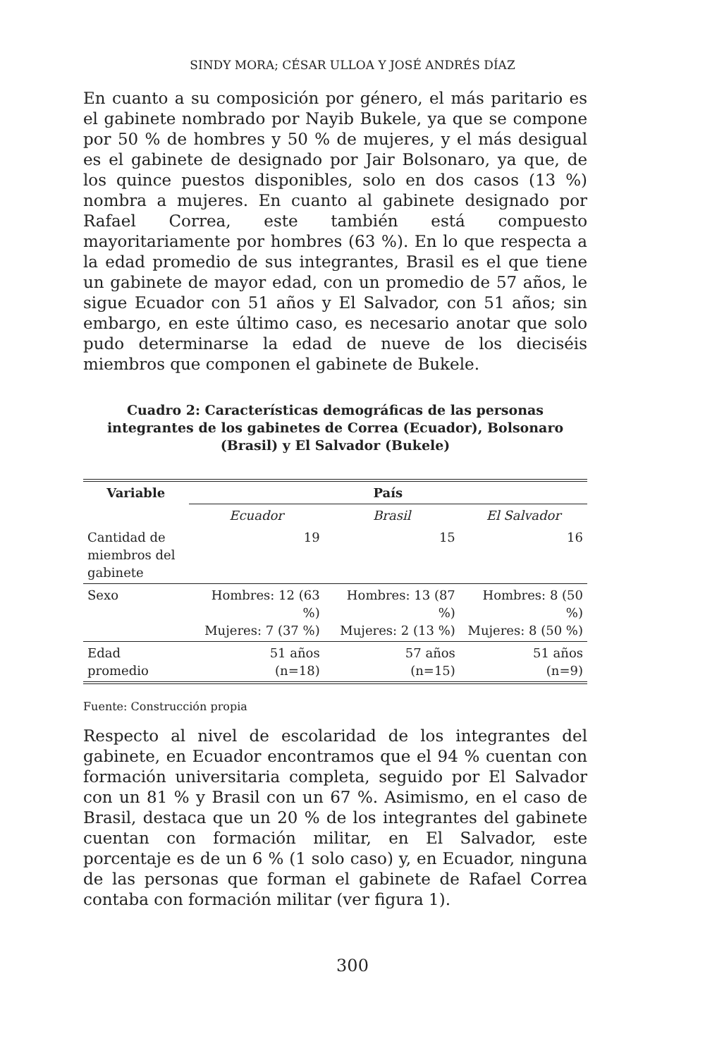SINDY MORA; CÉSAR ULLOA Y JOSÉ ANDRÉS DÍAZ
En cuanto a su composición por género, el más paritario es el gabinete nombrado por Nayib Bukele, ya que se compone por 50 % de hombres y 50 % de mujeres, y el más desigual es el gabinete de designado por Jair Bolsonaro, ya que, de los quince puestos disponibles, solo en dos casos (13 %) nombra a mujeres. En cuanto al gabinete designado por Rafael Correa, este también está compuesto mayoritariamente por hombres (63 %). En lo que respecta a la edad promedio de sus integrantes, Brasil es el que tiene un gabinete de mayor edad, con un promedio de 57 años, le sigue Ecuador con 51 años y El Salvador, con 51 años; sin embargo, en este último caso, es necesario anotar que solo pudo determinarse la edad de nueve de los dieciséis miembros que componen el gabinete de Bukele.
Cuadro 2: Características demográficas de las personas integrantes de los gabinetes de Correa (Ecuador), Bolsonaro (Brasil) y El Salvador (Bukele)
| Variable | País | | |
| --- | --- | --- | --- |
| | Ecuador | Brasil | El Salvador |
| Cantidad de miembros del gabinete | 19 | 15 | 16 |
| Sexo | Hombres: 12 (63 %) Mujeres: 7 (37 %) | Hombres: 13 (87 %) Mujeres: 2 (13 %) | Hombres: 8 (50 %) Mujeres: 8 (50 %) |
| Edad promedio | 51 años (n=18) | 57 años (n=15) | 51 años (n=9) |
Fuente: Construcción propia
Respecto al nivel de escolaridad de los integrantes del gabinete, en Ecuador encontramos que el 94 % cuentan con formación universitaria completa, seguido por El Salvador con un 81 % y Brasil con un 67 %. Asimismo, en el caso de Brasil, destaca que un 20 % de los integrantes del gabinete cuentan con formación militar, en El Salvador, este porcentaje es de un 6 % (1 solo caso) y, en Ecuador, ninguna de las personas que forman el gabinete de Rafael Correa contaba con formación militar (ver figura 1).
300